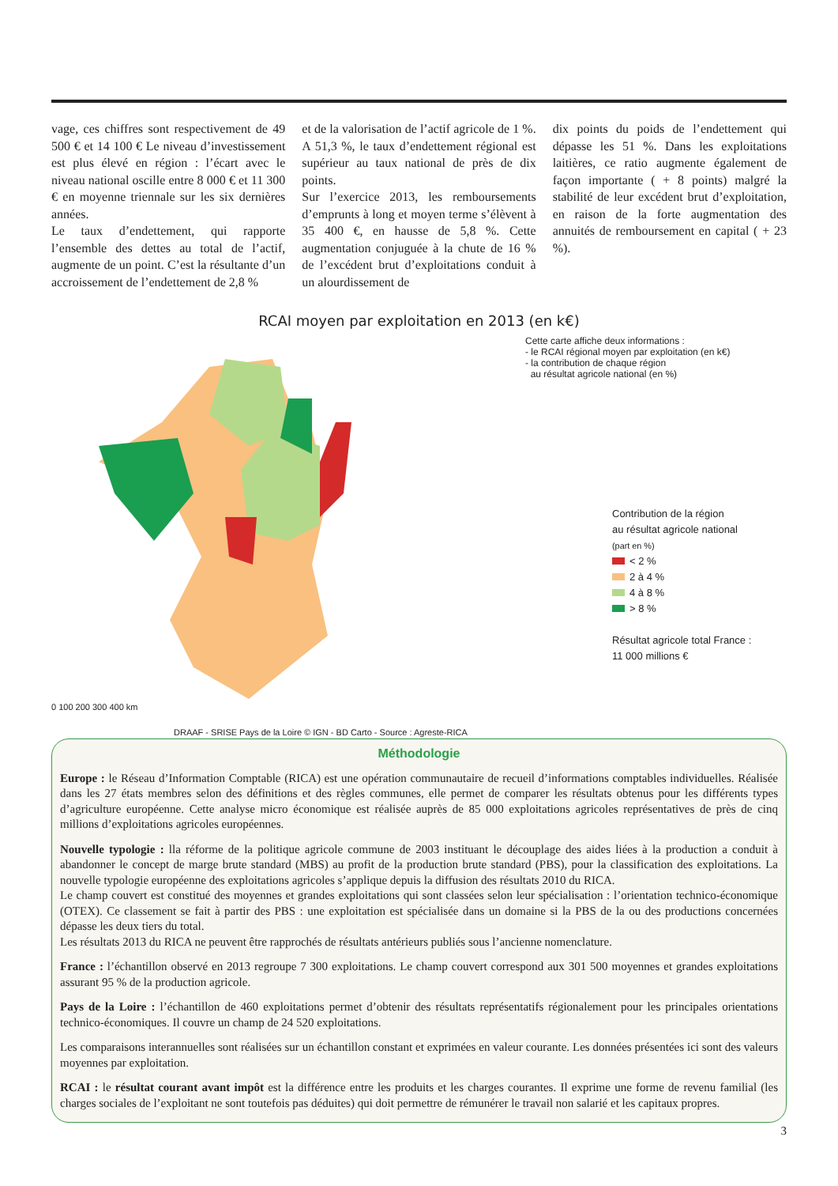vage, ces chiffres sont respectivement de 49 500 € et 14 100 € Le niveau d’investissement est plus élevé en région : l’écart avec le niveau national oscille entre 8 000 € et 11 300 € en moyenne triennale sur les six dernières années.
Le taux d’endettement, qui rapporte l’ensemble des dettes au total de l’actif, augmente de un point. C’est la résultante d’un accroissement de l’endettement de 2,8 %
et de la valorisation de l’actif agricole de 1 %. A 51,3 %, le taux d’endettement régional est supérieur au taux national de près de dix points.
Sur l’exercice 2013, les remboursements d’emprunts à long et moyen terme s’élèvent à 35 400 €, en hausse de 5,8 %. Cette augmentation conjuguée à la chute de 16 % de l’excédent brut d’exploitations conduit à un alourdissement de
dix points du poids de l’endettement qui dépasse les 51 %. Dans les exploitations laitières, ce ratio augmente également de façon importante ( + 8 points) malgré la stabilité de leur excédent brut d’exploitation, en raison de la forte augmentation des annuités de remboursement en capital ( + 23 %).
RCAI moyen par exploitation en 2013 (en k€)
0 100 200 300 400 km
DRAAF - SRISE Pays de la Loire © IGN - BD Carto - Source : Agreste-RICA
Cette carte affiche deux informations :
- le RCAI régional moyen par exploitation (en k€)
- la contribution de chaque région
au résultat agricole national (en %)
Contribution de la région
au résultat agricole national
(part en %)
< 2 %
2 à 4 %
4 à 8 %
> 8 %
Résultat agricole total France :
11 000 millions €
Méthodologie
Europe : le Réseau d’Information Comptable (RICA) est une opération communautaire de recueil d’informations comptables individuelles. Réalisée dans les 27 états membres selon des définitions et des règles communes, elle permet de comparer les résultats obtenus pour les différents types d’agriculture européenne. Cette analyse micro économique est réalisée auprès de 85 000 exploitations agricoles représentatives de près de cinq millions d’exploitations agricoles européennes.
Nouvelle typologie : lla réforme de la politique agricole commune de 2003 instituant le découplage des aides liées à la production a conduit à abandonner le concept de marge brute standard (MBS) au profit de la production brute standard (PBS), pour la classification des exploitations. La nouvelle typologie européenne des exploitations agricoles s’applique depuis la diffusion des résultats 2010 du RICA.
Le champ couvert est constitué des moyennes et grandes exploitations qui sont classées selon leur spécialisation : l’orientation technico-économique (OTEX). Ce classement se fait à partir des PBS : une exploitation est spécialisée dans un domaine si la PBS de la ou des productions concernées dépasse les deux tiers du total.
Les résultats 2013 du RICA ne peuvent être rapprochés de résultats antérieurs publiés sous l’ancienne nomenclature.
France : l’échantillon observé en 2013 regroupe 7 300 exploitations. Le champ couvert correspond aux 301 500 moyennes et grandes exploitations assurant 95 % de la production agricole.
Pays de la Loire : l’échantillon de 460 exploitations permet d’obtenir des résultats représentatifs régionalement pour les principales orientations technico-économiques. Il couvre un champ de 24 520 exploitations.
Les comparaisons interannuelles sont réalisées sur un échantillon constant et exprimées en valeur courante. Les données présentées ici sont des valeurs moyennes par exploitation.
RCAI : le résultat courant avant impôt est la différence entre les produits et les charges courantes. Il exprime une forme de revenu familial (les charges sociales de l’exploitant ne sont toutefois pas déduites) qui doit permettre de rémunérer le travail non salarié et les capitaux propres.
3